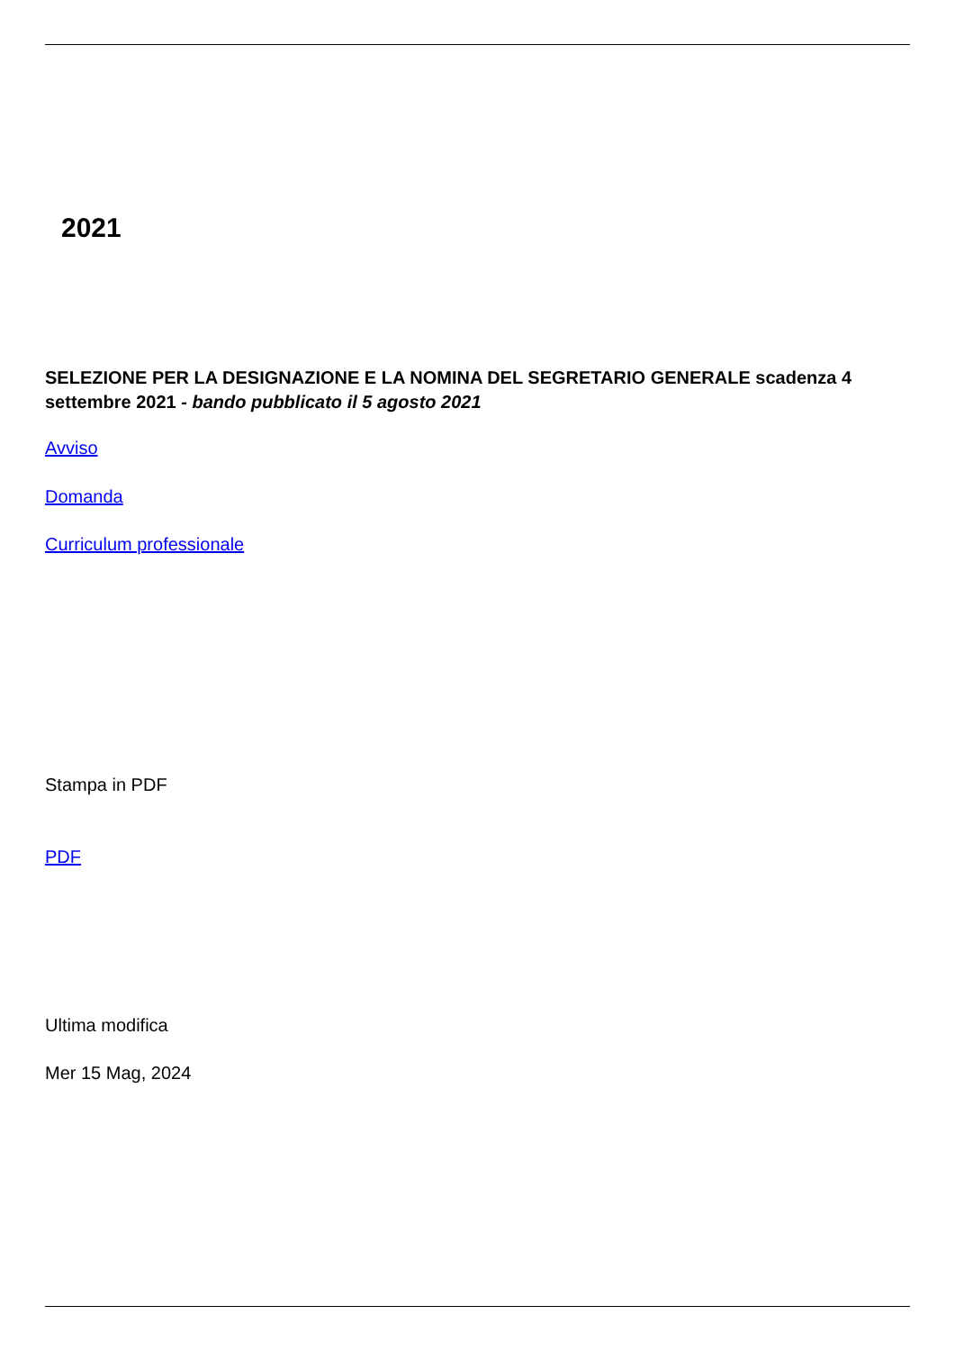2021
SELEZIONE PER LA DESIGNAZIONE E LA NOMINA DEL SEGRETARIO GENERALE scadenza 4 settembre 2021 - bando pubblicato il 5 agosto 2021
Avviso
Domanda
Curriculum professionale
Stampa in PDF
PDF
Ultima modifica
Mer 15 Mag, 2024